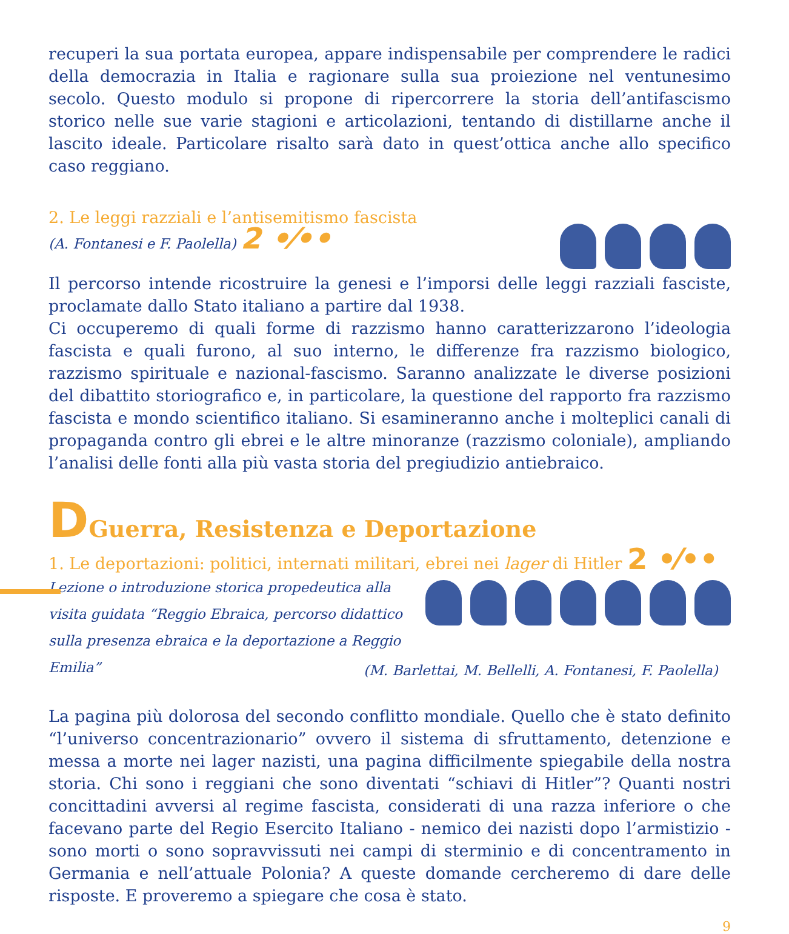recuperi la sua portata europea, appare indispensabile per comprendere le radici della democrazia in Italia e ragionare sulla sua proiezione nel ventunesimo secolo. Questo modulo si propone di ripercorrere la storia dell’antifascismo storico nelle sue varie stagioni e articolazioni, tentando di distillarne anche il lascito ideale. Particolare risalto sarà dato in quest’ottica anche allo specifico caso reggiano.
2. Le leggi razziali e l’antisemitismo fascista
(A. Fontanesi e F. Paolella) 2 •⁄••
Il percorso intende ricostruire la genesi e l’imporsi delle leggi razziali fasciste, proclamate dallo Stato italiano a partire dal 1938.
Ci occuperemo di quali forme di razzismo hanno caratterizzarono l’ideologia fascista e quali furono, al suo interno, le differenze fra razzismo biologico, razzismo spirituale e nazional-fascismo. Saranno analizzate le diverse posizioni del dibattito storiografico e, in particolare, la questione del rapporto fra razzismo fascista e mondo scientifico italiano. Si esamineranno anche i molteplici canali di propaganda contro gli ebrei e le altre minoranze (razzismo coloniale), ampliando l’analisi delle fonti alla più vasta storia del pregiudizio antiebraico.
DGuerra, Resistenza e Deportazione
1. Le deportazioni: politici, internati militari, ebrei nei lager di Hitler 2 •⁄••
Lezione o introduzione storica propedeutica alla visita guidata “Reggio Ebraica, percorso didattico sulla presenza ebraica e la deportazione a Reggio Emilia”
(M. Barlettai, M. Bellelli, A. Fontanesi, F. Paolella)
La pagina più dolorosa del secondo conflitto mondiale. Quello che è stato definito “l’universo concentrazionario” ovvero il sistema di sfruttamento, detenzione e messa a morte nei lager nazisti, una pagina difficilmente spiegabile della nostra storia. Chi sono i reggiani che sono diventati “schiavi di Hitler”? Quanti nostri concittadini avversi al regime fascista, considerati di una razza inferiore o che facevano parte del Regio Esercito Italiano - nemico dei nazisti dopo l’armistizio - sono morti o sono sopravvissuti nei campi di sterminio e di concentramento in Germania e nell’attuale Polonia? A queste domande cercheremo di dare delle risposte. E proveremo a spiegare che cosa è stato.
9